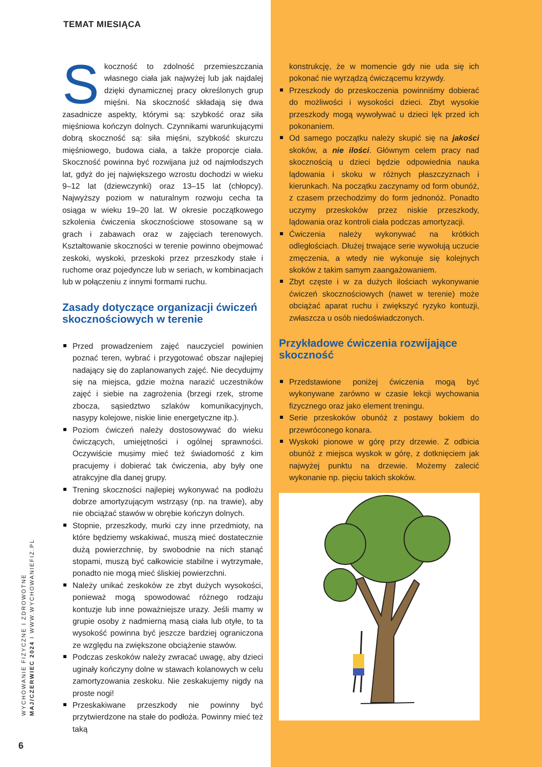TEMAT MIESIĄCA
Skoczność to zdolność przemieszczania własnego ciała jak najwyżej lub jak najdalej dzięki dynamicznej pracy określonych grup mięśni. Na skoczność składają się dwa zasadnicze aspekty, którymi są: szybkość oraz siła mięśniowa kończyn dolnych. Czynnikami warunkującymi dobrą skoczność są: siła mięśni, szybkość skurczu mięśniowego, budowa ciała, a także proporcje ciała. Skoczność powinna być rozwijana już od najmłodszych lat, gdyż do jej największego wzrostu dochodzi w wieku 9–12 lat (dziewczynki) oraz 13–15 lat (chłopcy). Najwyższy poziom w naturalnym rozwoju cecha ta osiąga w wieku 19–20 lat. W okresie początkowego szkolenia ćwiczenia skocznościowe stosowane są w grach i zabawach oraz w zajęciach terenowych. Kształtowanie skoczności w terenie powinno obejmować zeskoki, wyskoki, przeskoki przez przeszkody stałe i ruchome oraz pojedyncze lub w seriach, w kombinacjach lub w połączeniu z innymi formami ruchu.
Zasady dotyczące organizacji ćwiczeń skocznościowych w terenie
Przed prowadzeniem zajęć nauczyciel powinien poznać teren, wybrać i przygotować obszar najlepiej nadający się do zaplanowanych zajęć. Nie decydujmy się na miejsca, gdzie można narazić uczestników zajęć i siebie na zagrożenia (brzegi rzek, strome zbocza, sąsiedztwo szlaków komunikacyjnych, nasypy kolejowe, niskie linie energetyczne itp.).
Poziom ćwiczeń należy dostosowywać do wieku ćwiczących, umiejętności i ogólnej sprawności. Oczywiście musimy mieć też świadomość z kim pracujemy i dobierać tak ćwiczenia, aby były one atrakcyjne dla danej grupy.
Trening skoczności najlepiej wykonywać na podłożu dobrze amortyzującym wstrząsy (np. na trawie), aby nie obciążać stawów w obrębie kończyn dolnych.
Stopnie, przeszkody, murki czy inne przedmioty, na które będziemy wskakiwać, muszą mieć dostatecznie dużą powierzchnię, by swobodnie na nich stanąć stopami, muszą być całkowicie stabilne i wytrzymałe, ponadto nie mogą mieć śliskiej powierzchni.
Należy unikać zeskoków ze zbyt dużych wysokości, ponieważ mogą spowodować różnego rodzaju kontuzje lub inne poważniejsze urazy. Jeśli mamy w grupie osoby z nadmierną masą ciała lub otyłe, to ta wysokość powinna być jeszcze bardziej ograniczona ze względu na zwiększone obciążenie stawów.
Podczas zeskoków należy zwracać uwagę, aby dzieci uginały kończyny dolne w stawach kolanowych w celu zamortyzowania zeskoku. Nie zeskakujemy nigdy na proste nogi!
Przeskakiwane przeszkody nie powinny być przytwierdzone na stałe do podłoża. Powinny mieć też taką
konstrukcję, że w momencie gdy nie uda się ich pokonać nie wyrządzą ćwiczącemu krzywdy.
Przeszkody do przeskoczenia powinniśmy dobierać do możliwości i wysokości dzieci. Zbyt wysokie przeszkody mogą wywoływać u dzieci lęk przed ich pokonaniem.
Od samego początku należy skupić się na jakości skoków, a nie ilości. Głównym celem pracy nad skocznością u dzieci będzie odpowiednia nauka lądowania i skoku w różnych płaszczyznach i kierunkach. Na początku zaczynamy od form obunóż, z czasem przechodzimy do form jednonóż. Ponadto uczymy przeskoków przez niskie przeszkody, lądowania oraz kontroli ciała podczas amortyzacji.
Ćwiczenia należy wykonywać na krótkich odległościach. Dłużej trwające serie wywołują uczucie zmęczenia, a wtedy nie wykonuje się kolejnych skoków z takim samym zaangażowaniem.
Zbyt częste i w za dużych ilościach wykonywanie ćwiczeń skocznościowych (nawet w terenie) może obciążać aparat ruchu i zwiększyć ryzyko kontuzji, zwłaszcza u osób niedoświadczonych.
Przykładowe ćwiczenia rozwijające skoczność
Przedstawione poniżej ćwiczenia mogą być wykonywane zarówno w czasie lekcji wychowania fizycznego oraz jako element treningu.
Serie przeskoków obunóż z postawy bokiem do przewróconego konara.
Wyskoki pionowe w górę przy drzewie. Z odbicia obunóż z miejsca wyskok w górę, z dotknięciem jak najwyżej punktu na drzewie. Możemy zalecić wykonanie np. pięciu takich skoków.
WYCHOWANIE FIZYCZNE I ZDROWOTNE
MAJ/CZERWIEC 2024 I WWW.WYCHOWANIEFIZ.PL
6